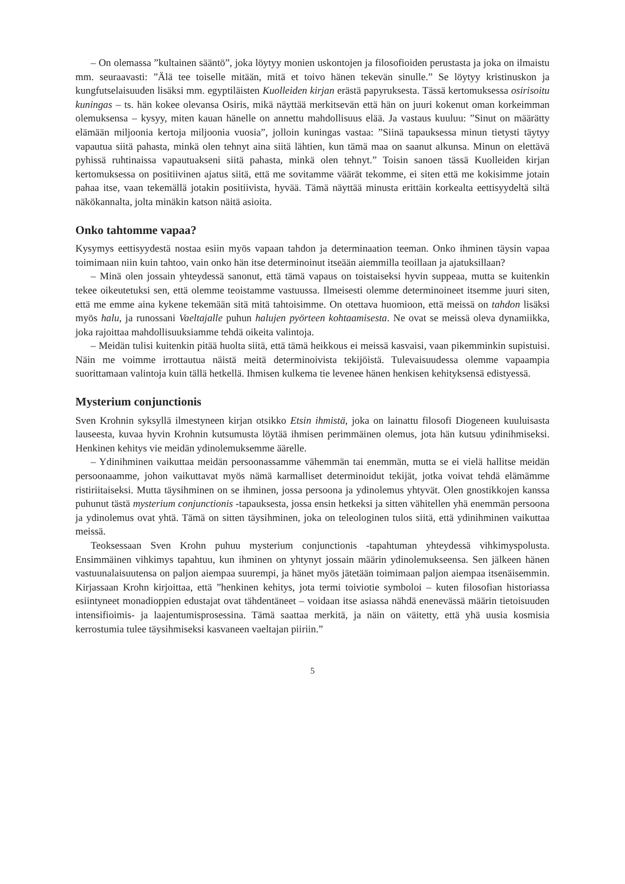– On olemassa ”kultainen sääntö”, joka löytyy monien uskontojen ja filosofioiden perustasta ja joka on ilmaistu mm. seuraavasti: ”Älä tee toiselle mitään, mitä et toivo hänen tekevän sinulle.” Se löytyy kristinuskon ja kungfutselaisuuden lisäksi mm. egyptiläisten Kuolleiden kirjan erästä papyruksesta. Tässä kertomuksessa osirisoitu kuningas – ts. hän kokee olevansa Osiris, mikä näyttää merkitsevän että hän on juuri kokenut oman korkeimman olemuksensa – kysyy, miten kauan hänelle on annettu mahdollisuus elää. Ja vastaus kuuluu: ”Sinut on määrätty elämään miljoonia kertoja miljoonia vuosia”, jolloin kuningas vastaa: ”Siinä tapauksessa minun tietysti täytyy vapautua siitä pahasta, minkä olen tehnyt aina siitä lähtien, kun tämä maa on saanut alkunsa. Minun on elettävä pyhissä ruhtinaissa vapautuakseni siitä pahasta, minkä olen tehnyt.” Toisin sanoen tässä Kuolleiden kirjan kertomuksessa on positiivinen ajatus siitä, että me sovitamme väärät tekomme, ei siten että me kokisimme jotain pahaa itse, vaan tekemällä jotakin positiivista, hyvää. Tämä näyttää minusta erittäin korkealta eettisyydeltä siltä näkökannalta, jolta minäkin katson näitä asioita.
Onko tahtomme vapaa?
Kysymys eettisyydestä nostaa esiin myös vapaan tahdon ja determinaation teeman. Onko ihminen täysin vapaa toimimaan niin kuin tahtoo, vain onko hän itse determinoinut itseään aiemmilla teoillaan ja ajatuksillaan?
– Minä olen jossain yhteydessä sanonut, että tämä vapaus on toistaiseksi hyvin suppeaa, mutta se kuitenkin tekee oikeutetuksi sen, että olemme teoistamme vastuussa. Ilmeisesti olemme determinoineet itsemme juuri siten, että me emme aina kykene tekemään sitä mitä tahtoisimme. On otettava huomioon, että meissä on tahdon lisäksi myös halu, ja runossani Vaeltajalle puhun halujen pyörteen kohtaamisesta. Ne ovat se meissä oleva dynamiikka, joka rajoittaa mahdollisuuksiamme tehdä oikeita valintoja.
– Meidän tulisi kuitenkin pitää huolta siitä, että tämä heikkous ei meissä kasvaisi, vaan pikemminkin supistuisi. Näin me voimme irrottautua näistä meitä determinoivista tekijöistä. Tulevaisuudessa olemme vapaampia suorittamaan valintoja kuin tällä hetkellä. Ihmisen kulkema tie levenee hänen henkisen kehityksensä edistyessä.
Mysterium conjunctionis
Sven Krohnin syksyllä ilmestyneen kirjan otsikko Etsin ihmistä, joka on lainattu filosofi Diogeneen kuuluisasta lauseesta, kuvaa hyvin Krohnin kutsumusta löytää ihmisen perimmäinen olemus, jota hän kutsuu ydinihmiseksi. Henkinen kehitys vie meidän ydinolemuksemme äärelle.
– Ydinihminen vaikuttaa meidän persoonassamme vähemmän tai enemmän, mutta se ei vielä hallitse meidän persoonaamme, johon vaikuttavat myös nämä karmalliset determinoidut tekijät, jotka voivat tehdä elämämme ristiriitaiseksi. Mutta täysihminen on se ihminen, jossa persoona ja ydinolemus yhtyvät. Olen gnostikkojen kanssa puhunut tästä mysterium conjunctionis -tapauksesta, jossa ensin hetkeksi ja sitten vähitellen yhä enemmän persoona ja ydinolemus ovat yhtä. Tämä on sitten täysihminen, joka on teleologinen tulos siitä, että ydinihminen vaikuttaa meissä.
Teoksessaan Sven Krohn puhuu mysterium conjunctionis -tapahtuman yhteydessä vihkimyspolusta. Ensimmäinen vihkimys tapahtuu, kun ihminen on yhtynyt jossain määrin ydinolemukseensa. Sen jälkeen hänen vastuunalaisuutensa on paljon aiempaa suurempi, ja hänet myös jätetään toimimaan paljon aiempaa itsenäisemmin. Kirjassaan Krohn kirjoittaa, että ”henkinen kehitys, jota termi toiviotie symboloi – kuten filosofian historiassa esiintyneet monadioppien edustajat ovat tähdentäneet – voidaan itse asiassa nähdä enenevässä määrin tietoisuuden intensifioimis- ja laajentumisprosessina. Tämä saattaa merkitä, ja näin on väitetty, että yhä uusia kosmisia kerrostumia tulee täysihmiseksi kasvaneen vaeltajan piiriin.”
5